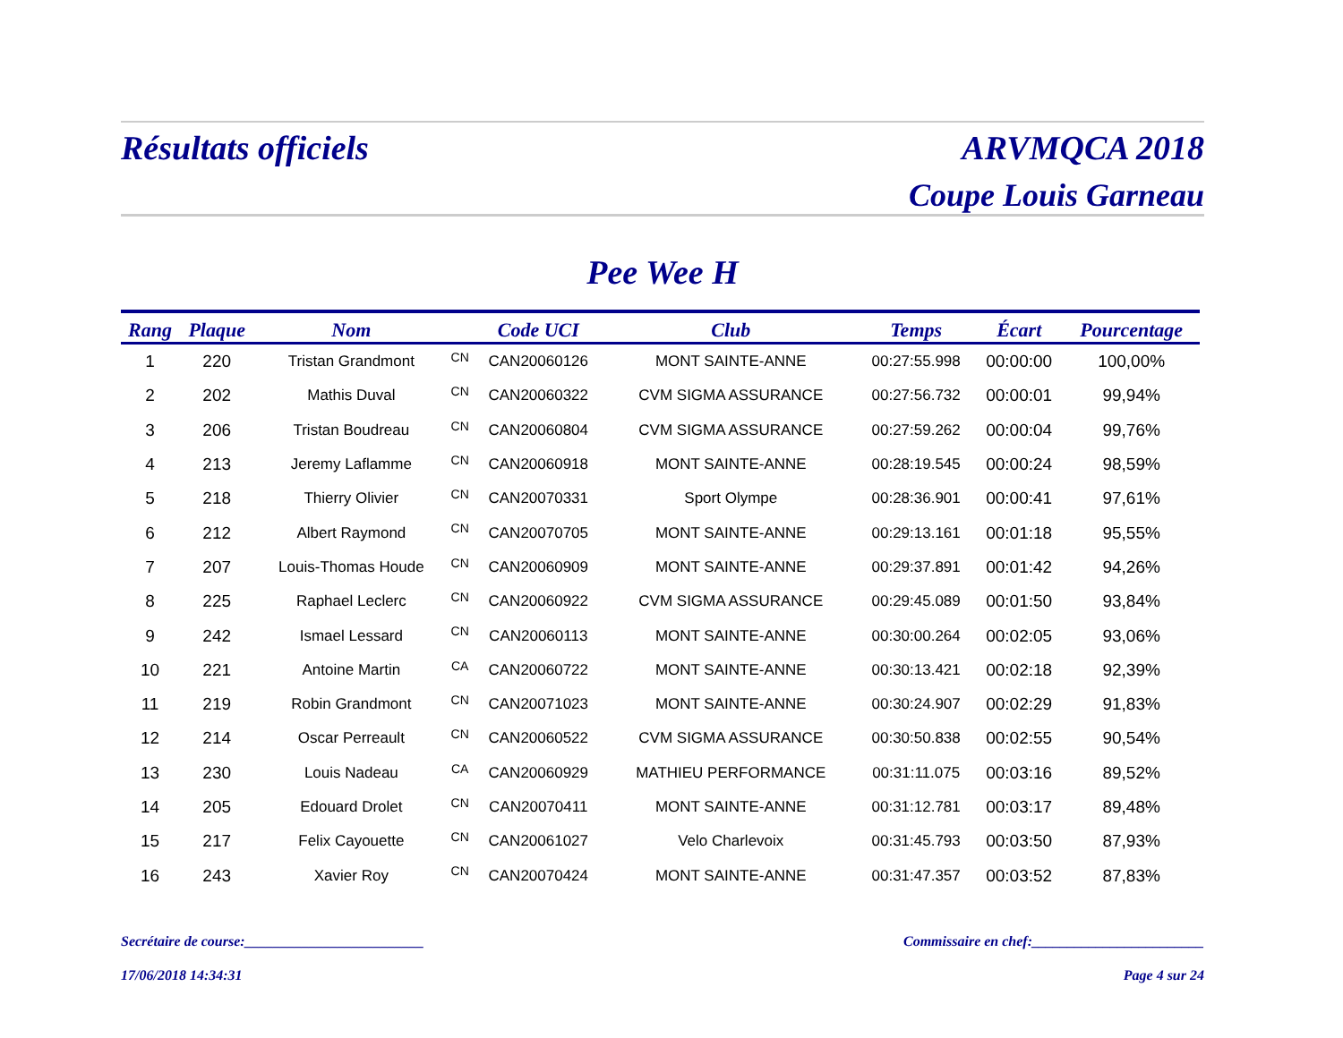Résultats officiels ARVMQCA 2018
Coupe Louis Garneau
Pee Wee H
| Rang | Plaque | Nom | | Code UCI | Club | Temps | Écart | Pourcentage |
| --- | --- | --- | --- | --- | --- | --- | --- | --- |
| 1 | 220 | Tristan Grandmont | CN | CAN20060126 | MONT SAINTE-ANNE | 00:27:55.998 | 00:00:00 | 100,00% |
| 2 | 202 | Mathis Duval | CN | CAN20060322 | CVM SIGMA ASSURANCE | 00:27:56.732 | 00:00:01 | 99,94% |
| 3 | 206 | Tristan Boudreau | CN | CAN20060804 | CVM SIGMA ASSURANCE | 00:27:59.262 | 00:00:04 | 99,76% |
| 4 | 213 | Jeremy Laflamme | CN | CAN20060918 | MONT SAINTE-ANNE | 00:28:19.545 | 00:00:24 | 98,59% |
| 5 | 218 | Thierry Olivier | CN | CAN20070331 | Sport Olympe | 00:28:36.901 | 00:00:41 | 97,61% |
| 6 | 212 | Albert Raymond | CN | CAN20070705 | MONT SAINTE-ANNE | 00:29:13.161 | 00:01:18 | 95,55% |
| 7 | 207 | Louis-Thomas Houde | CN | CAN20060909 | MONT SAINTE-ANNE | 00:29:37.891 | 00:01:42 | 94,26% |
| 8 | 225 | Raphael Leclerc | CN | CAN20060922 | CVM SIGMA ASSURANCE | 00:29:45.089 | 00:01:50 | 93,84% |
| 9 | 242 | Ismael Lessard | CN | CAN20060113 | MONT SAINTE-ANNE | 00:30:00.264 | 00:02:05 | 93,06% |
| 10 | 221 | Antoine Martin | CA | CAN20060722 | MONT SAINTE-ANNE | 00:30:13.421 | 00:02:18 | 92,39% |
| 11 | 219 | Robin Grandmont | CN | CAN20071023 | MONT SAINTE-ANNE | 00:30:24.907 | 00:02:29 | 91,83% |
| 12 | 214 | Oscar Perreault | CN | CAN20060522 | CVM SIGMA ASSURANCE | 00:30:50.838 | 00:02:55 | 90,54% |
| 13 | 230 | Louis Nadeau | CA | CAN20060929 | MATHIEU PERFORMANCE | 00:31:11.075 | 00:03:16 | 89,52% |
| 14 | 205 | Edouard Drolet | CN | CAN20070411 | MONT SAINTE-ANNE | 00:31:12.781 | 00:03:17 | 89,48% |
| 15 | 217 | Felix Cayouette | CN | CAN20061027 | Velo Charlevoix | 00:31:45.793 | 00:03:50 | 87,93% |
| 16 | 243 | Xavier Roy | CN | CAN20070424 | MONT SAINTE-ANNE | 00:31:47.357 | 00:03:52 | 87,83% |
Secrétaire de course:_________________________ Commissaire en chef:________________________
17/06/2018 14:34:31 Page 4 sur 24